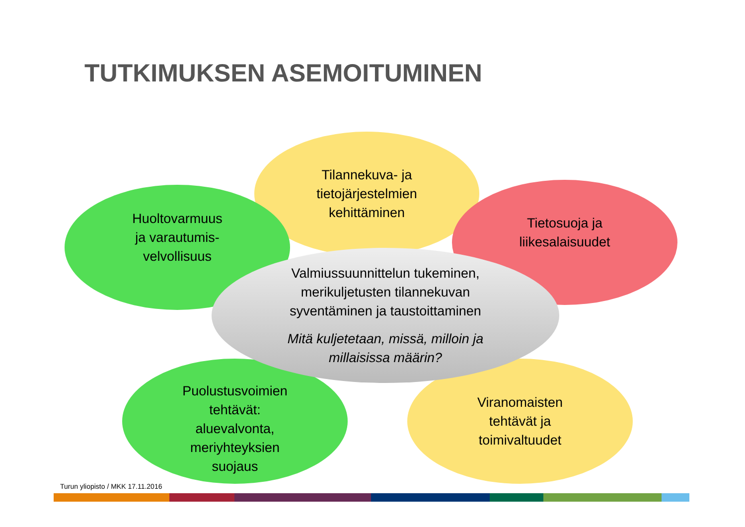TUTKIMUKSEN ASEMOITUMINEN
Tilannekuva- ja
tietojärjestelmien
kehittäminen
Huoltovarmuus
ja varautumis-
velvollisuus
Tietosuoja ja
liikesalaisuudet
Puolustusvoimien
tehtävät:
aluevalvonta,
meriyhteyksien
suojaus
Viranomaisten
tehtävät ja
toimivaltuudet
Valmiussuunnittelun tukeminen,
merikuljetusten tilannekuvan
syventäminen ja taustoittaminen
Mitä kuljetetaan, missä, milloin ja
millaisissa määrin?
Turun yliopisto / MKK 17.11.2016